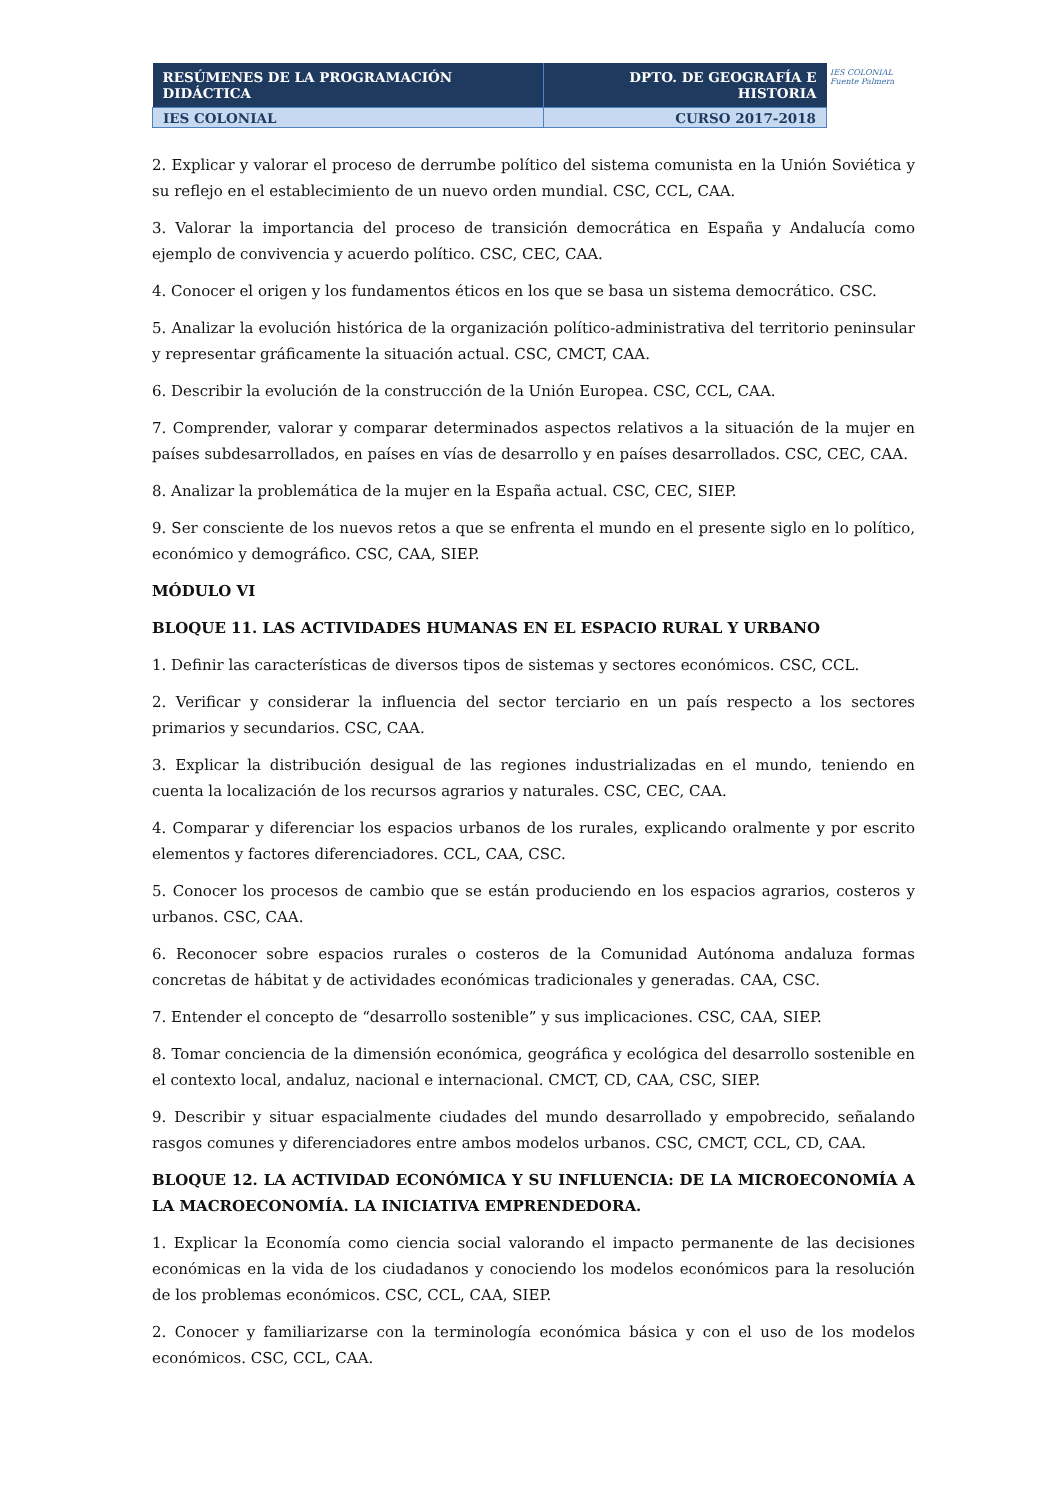| RESÚMENES DE LA PROGRAMACIÓN DIDÁCTICA | DPTO. DE GEOGRAFÍA E HISTORIA |
| IES COLONIAL | CURSO 2017-2018 |
IES COLONIAL
Fuente Palmera
2. Explicar y valorar el proceso de derrumbe político del sistema comunista en la Unión Soviética y su reflejo en el establecimiento de un nuevo orden mundial. CSC, CCL, CAA.
3. Valorar la importancia del proceso de transición democrática en España y Andalucía como ejemplo de convivencia y acuerdo político. CSC, CEC, CAA.
4. Conocer el origen y los fundamentos éticos en los que se basa un sistema democrático. CSC.
5. Analizar la evolución histórica de la organización político-administrativa del territorio peninsular y representar gráficamente la situación actual. CSC, CMCT, CAA.
6. Describir la evolución de la construcción de la Unión Europea. CSC, CCL, CAA.
7. Comprender, valorar y comparar determinados aspectos relativos a la situación de la mujer en países subdesarrollados, en países en vías de desarrollo y en países desarrollados. CSC, CEC, CAA.
8. Analizar la problemática de la mujer en la España actual. CSC, CEC, SIEP.
9. Ser consciente de los nuevos retos a que se enfrenta el mundo en el presente siglo en lo político, económico y demográfico. CSC, CAA, SIEP.
MÓDULO VI
BLOQUE 11. LAS ACTIVIDADES HUMANAS EN EL ESPACIO RURAL Y URBANO
1. Definir las características de diversos tipos de sistemas y sectores económicos. CSC, CCL.
2. Verificar y considerar la influencia del sector terciario en un país respecto a los sectores primarios y secundarios. CSC, CAA.
3. Explicar la distribución desigual de las regiones industrializadas en el mundo, teniendo en cuenta la localización de los recursos agrarios y naturales. CSC, CEC, CAA.
4. Comparar y diferenciar los espacios urbanos de los rurales, explicando oralmente y por escrito elementos y factores diferenciadores. CCL, CAA, CSC.
5. Conocer los procesos de cambio que se están produciendo en los espacios agrarios, costeros y urbanos. CSC, CAA.
6. Reconocer sobre espacios rurales o costeros de la Comunidad Autónoma andaluza formas concretas de hábitat y de actividades económicas tradicionales y generadas. CAA, CSC.
7. Entender el concepto de “desarrollo sostenible” y sus implicaciones. CSC, CAA, SIEP.
8. Tomar conciencia de la dimensión económica, geográfica y ecológica del desarrollo sostenible en el contexto local, andaluz, nacional e internacional. CMCT, CD, CAA, CSC, SIEP.
9. Describir y situar espacialmente ciudades del mundo desarrollado y empobrecido, señalando rasgos comunes y diferenciadores entre ambos modelos urbanos. CSC, CMCT, CCL, CD, CAA.
BLOQUE 12. LA ACTIVIDAD ECONÓMICA Y SU INFLUENCIA: DE LA MICROECONOMÍA A LA MACROECONOMÍA. LA INICIATIVA EMPRENDEDORA.
1. Explicar la Economía como ciencia social valorando el impacto permanente de las decisiones económicas en la vida de los ciudadanos y conociendo los modelos económicos para la resolución de los problemas económicos. CSC, CCL, CAA, SIEP.
2. Conocer y familiarizarse con la terminología económica básica y con el uso de los modelos económicos. CSC, CCL, CAA.